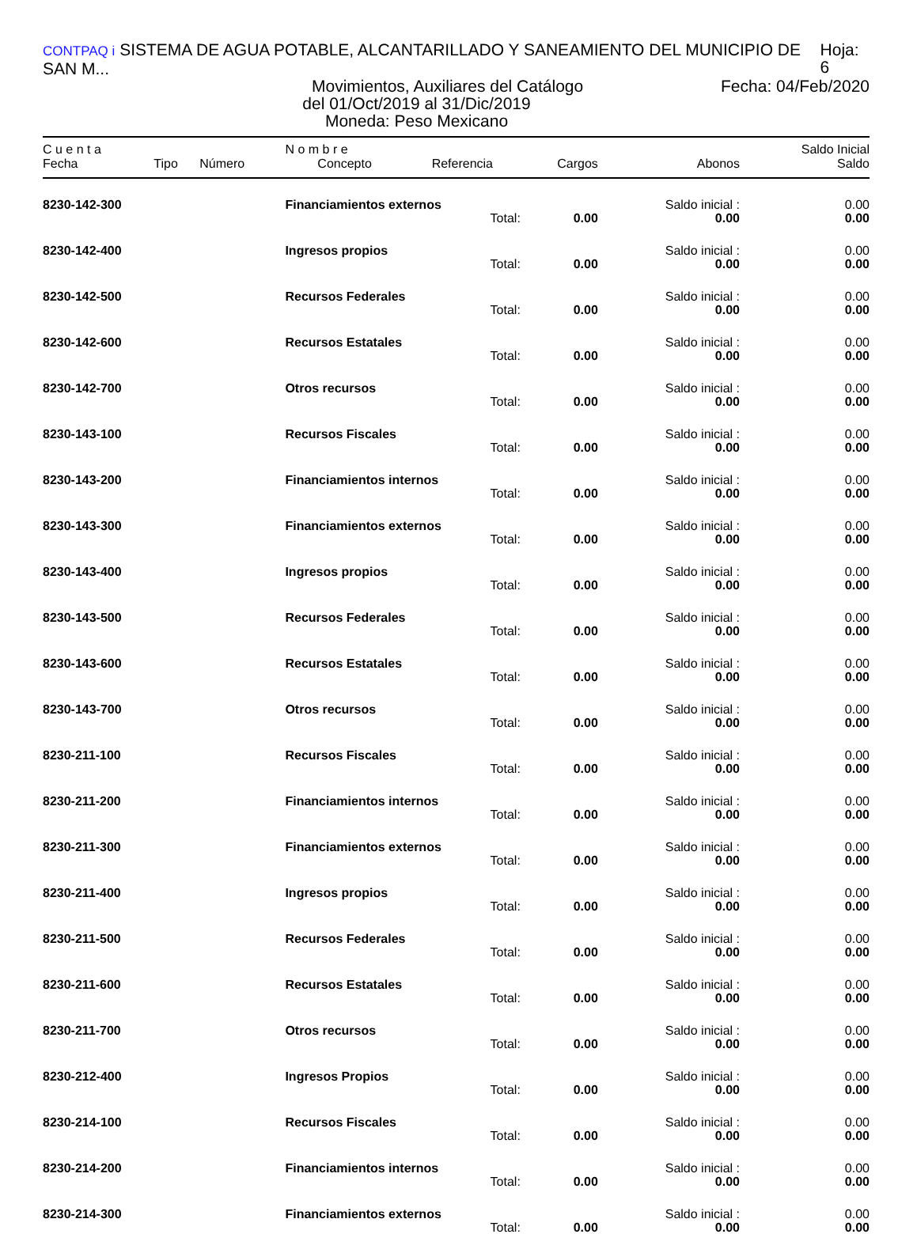CONTPAQ i SISTEMA DE AGUA POTABLE, ALCANTARILLADO Y SANEAMIENTO DEL MUNICIPIO DE SAN M... Hoja: 6
Movimientos, Auxiliares del Catálogo Fecha: 04/Feb/2020
del 01/Oct/2019 al 31/Dic/2019
Moneda: Peso Mexicano
| C u e n t a | | | N o m b r e | | | | Saldo Inicial |
| --- | --- | --- | --- | --- | --- | --- | --- |
| Fecha | Tipo | Número | Concepto | Referencia | Cargos | Abonos | Saldo |
| 8230-142-300 | | | Financiamientos externos | | | Saldo inicial : | 0.00 |
| | | | | Total: | 0.00 | 0.00 | 0.00 |
| 8230-142-400 | | | Ingresos propios | | | Saldo inicial : | 0.00 |
| | | | | Total: | 0.00 | 0.00 | 0.00 |
| 8230-142-500 | | | Recursos Federales | | | Saldo inicial : | 0.00 |
| | | | | Total: | 0.00 | 0.00 | 0.00 |
| 8230-142-600 | | | Recursos Estatales | | | Saldo inicial : | 0.00 |
| | | | | Total: | 0.00 | 0.00 | 0.00 |
| 8230-142-700 | | | Otros recursos | | | Saldo inicial : | 0.00 |
| | | | | Total: | 0.00 | 0.00 | 0.00 |
| 8230-143-100 | | | Recursos Fiscales | | | Saldo inicial : | 0.00 |
| | | | | Total: | 0.00 | 0.00 | 0.00 |
| 8230-143-200 | | | Financiamientos internos | | | Saldo inicial : | 0.00 |
| | | | | Total: | 0.00 | 0.00 | 0.00 |
| 8230-143-300 | | | Financiamientos externos | | | Saldo inicial : | 0.00 |
| | | | | Total: | 0.00 | 0.00 | 0.00 |
| 8230-143-400 | | | Ingresos propios | | | Saldo inicial : | 0.00 |
| | | | | Total: | 0.00 | 0.00 | 0.00 |
| 8230-143-500 | | | Recursos Federales | | | Saldo inicial : | 0.00 |
| | | | | Total: | 0.00 | 0.00 | 0.00 |
| 8230-143-600 | | | Recursos Estatales | | | Saldo inicial : | 0.00 |
| | | | | Total: | 0.00 | 0.00 | 0.00 |
| 8230-143-700 | | | Otros recursos | | | Saldo inicial : | 0.00 |
| | | | | Total: | 0.00 | 0.00 | 0.00 |
| 8230-211-100 | | | Recursos Fiscales | | | Saldo inicial : | 0.00 |
| | | | | Total: | 0.00 | 0.00 | 0.00 |
| 8230-211-200 | | | Financiamientos internos | | | Saldo inicial : | 0.00 |
| | | | | Total: | 0.00 | 0.00 | 0.00 |
| 8230-211-300 | | | Financiamientos externos | | | Saldo inicial : | 0.00 |
| | | | | Total: | 0.00 | 0.00 | 0.00 |
| 8230-211-400 | | | Ingresos propios | | | Saldo inicial : | 0.00 |
| | | | | Total: | 0.00 | 0.00 | 0.00 |
| 8230-211-500 | | | Recursos Federales | | | Saldo inicial : | 0.00 |
| | | | | Total: | 0.00 | 0.00 | 0.00 |
| 8230-211-600 | | | Recursos Estatales | | | Saldo inicial : | 0.00 |
| | | | | Total: | 0.00 | 0.00 | 0.00 |
| 8230-211-700 | | | Otros recursos | | | Saldo inicial : | 0.00 |
| | | | | Total: | 0.00 | 0.00 | 0.00 |
| 8230-212-400 | | | Ingresos Propios | | | Saldo inicial : | 0.00 |
| | | | | Total: | 0.00 | 0.00 | 0.00 |
| 8230-214-100 | | | Recursos Fiscales | | | Saldo inicial : | 0.00 |
| | | | | Total: | 0.00 | 0.00 | 0.00 |
| 8230-214-200 | | | Financiamientos internos | | | Saldo inicial : | 0.00 |
| | | | | Total: | 0.00 | 0.00 | 0.00 |
| 8230-214-300 | | | Financiamientos externos | | | Saldo inicial : | 0.00 |
| | | | | Total: | 0.00 | 0.00 | 0.00 |